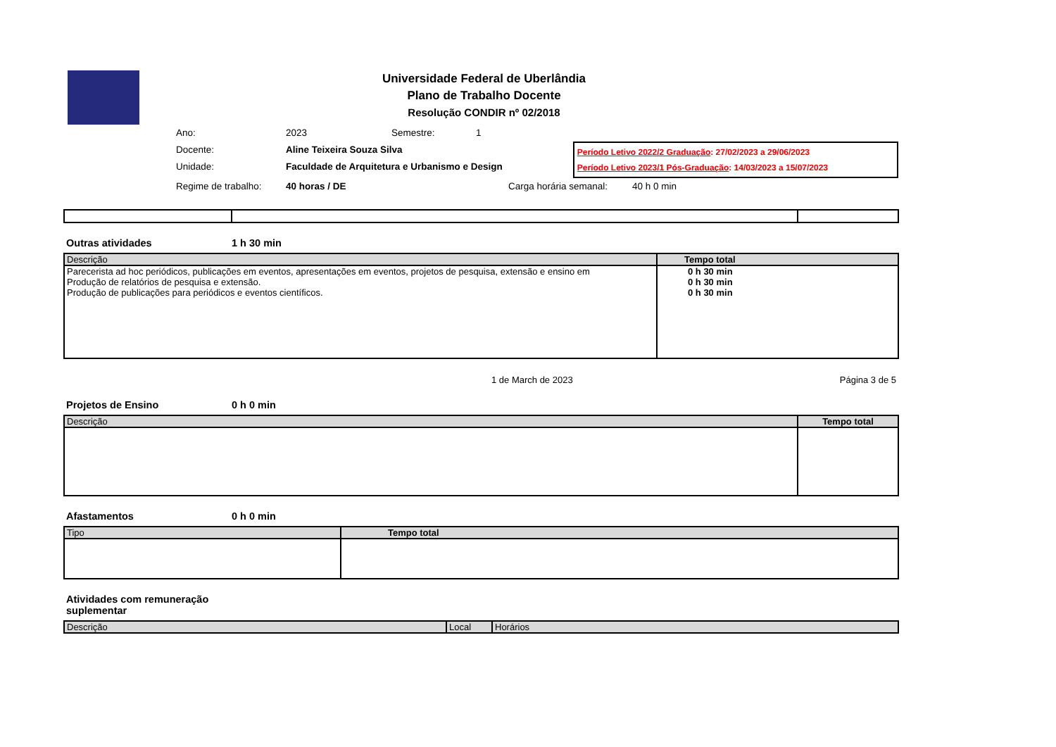Universidade Federal de Uberlândia
Plano de Trabalho Docente
Resolução CONDIR nº 02/2018
Ano: 2023 Semestre: 1
Docente: Aline Teixeira Souza Silva
Unidade: Faculdade de Arquitetura e Urbanismo e Design
Período Letivo 2022/2 Graduação: 27/02/2023 a 29/06/2023
Período Letivo 2023/1 Pós-Graduação: 14/03/2023 a 15/07/2023
Regime de trabalho: 40 horas / DE Carga horária semanal: 40 h 0 min
Outras atividades 1 h 30 min
| Descrição | Tempo total |
| --- | --- |
| Parecerista ad hoc periódicos, publicações em eventos, apresentações em eventos, projetos de pesquisa, extensão e ensino em | 0 h 30 min |
| Produção de relatórios de pesquisa e extensão. | 0 h 30 min |
| Produção de publicações para periódicos e eventos científicos. | 0 h 30 min |
1 de March de 2023 Página 3 de 5
Projetos de Ensino 0 h 0 min
| Descrição | Tempo total |
| --- | --- |
Afastamentos 0 h 0 min
| Tipo | Tempo total |
| --- | --- |
Atividades com remuneração suplementar
| Descrição | Local | Horários |
| --- | --- | --- |